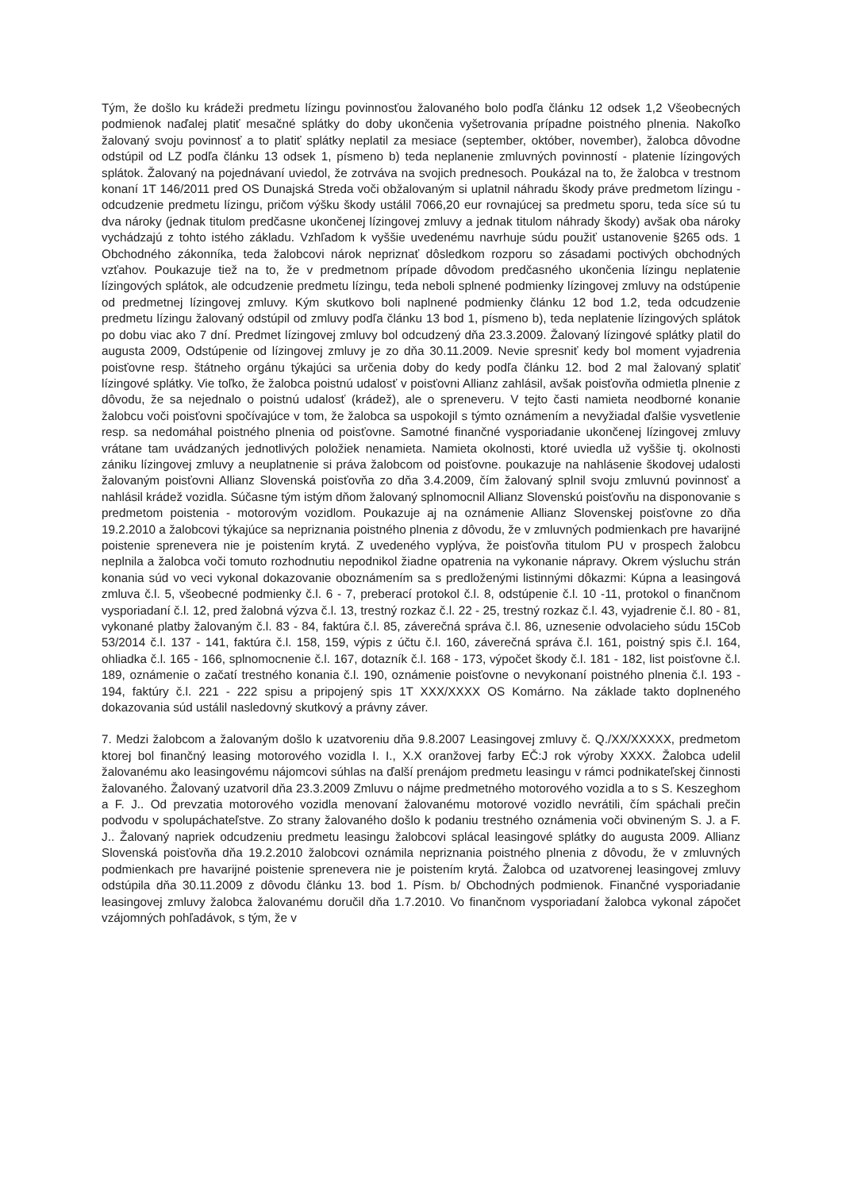Tým, že došlo ku krádeži predmetu lízingu povinnosťou žalovaného bolo podľa článku 12 odsek 1,2 Všeobecných podmienok naďalej platiť mesačné splátky do doby ukončenia vyšetrovania prípadne poistného plnenia. Nakoľko žalovaný svoju povinnosť a to platiť splátky neplatil za mesiace (september, október, november), žalobca dôvodne odstúpil od LZ podľa článku 13 odsek 1, písmeno b) teda neplanenie zmluvných povinností - platenie lízingových splátok. Žalovaný na pojednávaní uviedol, že zotrváva na svojich prednesoch. Poukázal na to, že žalobca v trestnom konaní 1T 146/2011 pred OS Dunajská Streda voči obžalovaným si uplatnil náhradu škody práve predmetom lízingu - odcudzenie predmetu lízingu, pričom výšku škody ustálil 7066,20 eur rovnajúcej sa predmetu sporu, teda síce sú tu dva nároky (jednak titulom predčasne ukončenej lízingovej zmluvy a jednak titulom náhrady škody) avšak oba nároky vychádzajú z tohto istého základu. Vzhľadom k vyššie uvedenému navrhuje súdu použiť ustanovenie §265 ods. 1 Obchodného zákonníka, teda žalobcovi nárok nepriznať dôsledkom rozporu so zásadami poctivých obchodných vzťahov. Poukazuje tiež na to, že v predmetnom prípade dôvodom predčasného ukončenia lízingu neplatenie lízingových splátok, ale odcudzenie predmetu lízingu, teda neboli splnené podmienky lízingovej zmluvy na odstúpenie od predmetnej lízingovej zmluvy. Kým skutkovo boli naplnené podmienky článku 12 bod 1.2, teda odcudzenie predmetu lízingu žalovaný odstúpil od zmluvy podľa článku 13 bod 1, písmeno b), teda neplatenie lízingových splátok po dobu viac ako 7 dní. Predmet lízingovej zmluvy bol odcudzený dňa 23.3.2009. Žalovaný lízingové splátky platil do augusta 2009, Odstúpenie od lízingovej zmluvy je zo dňa 30.11.2009. Nevie spresniť kedy bol moment vyjadrenia poisťovne resp. štátneho orgánu týkajúci sa určenia doby do kedy podľa článku 12. bod 2 mal žalovaný splatiť lízingové splátky. Vie toľko, že žalobca poistnú udalosť v poisťovni Allianz zahlásil, avšak poisťovňa odmietla plnenie z dôvodu, že sa nejednalo o poistnú udalosť (krádež), ale o spreneveru. V tejto časti namieta neodborné konanie žalobcu voči poisťovni spočívajúce v tom, že žalobca sa uspokojil s týmto oznámením a nevyžiadal ďalšie vysvetlenie resp. sa nedomáhal poistného plnenia od poisťovne. Samotné finančné vysporiadanie ukončenej lízingovej zmluvy vrátane tam uvádzaných jednotlivých položiek nenamieta. Namieta okolnosti, ktoré uviedla už vyššie tj. okolnosti zániku lízingovej zmluvy a neuplatnenie si práva žalobcom od poisťovne. poukazuje na nahlásenie škodovej udalosti žalovaným poisťovni Allianz Slovenská poisťovňa zo dňa 3.4.2009, čím žalovaný splnil svoju zmluvnú povinnosť a nahlásil krádež vozidla. Súčasne tým istým dňom žalovaný splnomocnil Allianz Slovenskú poisťovňu na disponovanie s predmetom poistenia - motorovým vozidlom. Poukazuje aj na oznámenie Allianz Slovenskej poisťovne zo dňa 19.2.2010 a žalobcovi týkajúce sa nepriznania poistného plnenia z dôvodu, že v zmluvných podmienkach pre havarijné poistenie sprenevera nie je poistením krytá. Z uvedeného vyplýva, že poisťovňa titulom PU v prospech žalobcu neplnila a žalobca voči tomuto rozhodnutiu nepodnikol žiadne opatrenia na vykonanie nápravy. Okrem výsluchu strán konania súd vo veci vykonal dokazovanie oboznámením sa s predloženými listinnými dôkazmi: Kúpna a leasingová zmluva č.l. 5, všeobecné podmienky č.l. 6 - 7, preberací protokol č.l. 8, odstúpenie č.l. 10 -11, protokol o finančnom vysporiadaní č.l. 12, pred žalobná výzva č.l. 13, trestný rozkaz č.l. 22 - 25, trestný rozkaz č.l. 43, vyjadrenie č.l. 80 - 81, vykonané platby žalovaným č.l. 83 - 84, faktúra č.l. 85, záverečná správa č.l. 86, uznesenie odvolacieho súdu 15Cob 53/2014 č.l. 137 - 141, faktúra č.l. 158, 159, výpis z účtu č.l. 160, záverečná správa č.l. 161, poistný spis č.l. 164, ohliadka č.l. 165 - 166, splnomocnenie č.l. 167, dotazník č.l. 168 - 173, výpočet škody č.l. 181 - 182, list poisťovne č.l. 189, oznámenie o začatí trestného konania č.l. 190, oznámenie poisťovne o nevykonaní poistného plnenia č.l. 193 - 194, faktúry č.l. 221 - 222 spisu a pripojený spis 1T XXX/XXXX OS Komárno. Na základe takto doplneného dokazovania súd ustálil nasledovný skutkový a právny záver.
7. Medzi žalobcom a žalovaným došlo k uzatvoreniu dňa 9.8.2007 Leasingovej zmluvy č. Q./XX/XXXXX, predmetom ktorej bol finančný leasing motorového vozidla I. I., X.X oranžovej farby EČ:J rok výroby XXXX. Žalobca udelil žalovanému ako leasingovému nájomcovi súhlas na ďalší prenájom predmetu leasingu v rámci podnikateľskej činnosti žalovaného. Žalovaný uzatvoril dňa 23.3.2009 Zmluvu o nájme predmetného motorového vozidla a to s S. Keszeghom a F. J.. Od prevzatia motorového vozidla menovaní žalovanému motorové vozidlo nevrátili, čím spáchali prečin podvodu v spolupáchateľstve. Zo strany žalovaného došlo k podaniu trestného oznámenia voči obvineným S. J. a F. J.. Žalovaný napriek odcudzeniu predmetu leasingu žalobcovi splácal leasingové splátky do augusta 2009. Allianz Slovenská poisťovňa dňa 19.2.2010 žalobcovi oznámila nepriznania poistného plnenia z dôvodu, že v zmluvných podmienkach pre havarijné poistenie sprenevera nie je poistením krytá. Žalobca od uzatvorenej leasingovej zmluvy odstúpila dňa 30.11.2009 z dôvodu článku 13. bod 1. Písm. b/ Obchodných podmienok. Finančné vysporiadanie leasingovej zmluvy žalobca žalovanému doručil dňa 1.7.2010. Vo finančnom vysporiadaní žalobca vykonal zápočet vzájomných pohľadávok, s tým, že v